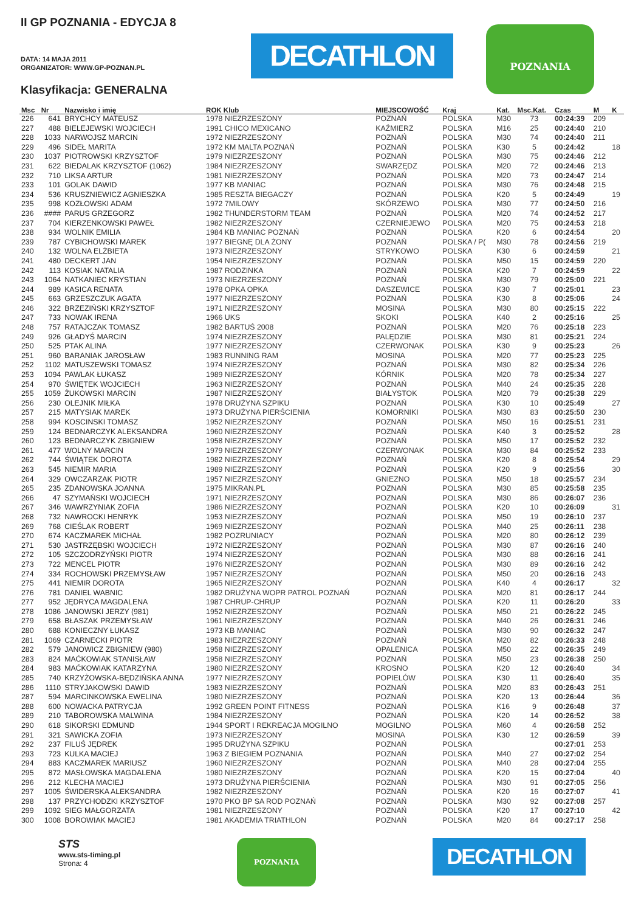II GP POZNANIA - EDYCJA 8
DATA: 14 MAJA 2011
ORGANIZATOR: WWW.GP-POZNAN.PL
Klasyfikacja: GENERALNA
DECATHLON
POZNANIA
| Msc | Nr | Nazwisko i imię | ROK Klub | MIEJSCOWOŚĆ | Kraj | Kat. | Msc.Kat. | Czas | M | K |
| --- | --- | --- | --- | --- | --- | --- | --- | --- | --- | --- |
| 226 | 641 | BRYCHCY MATEUSZ | 1978 NIEZRZESZONY | POZNAŃ | POLSKA | M30 | 73 | 00:24:39 | 209 | |
| 227 | 488 | BIELEJEWSKI WOJCIECH | 1991 CHICO MEXICANO | KAŹMIERZ | POLSKA | M16 | 25 | 00:24:40 | 210 | |
| 228 | 1033 | NARWOJSZ MARCIN | 1972 NIEZRZESZONY | POZNAŃ | POLSKA | M30 | 74 | 00:24:40 | 211 | |
| 229 | 496 | SIDEŁ MARITA | 1972 KM MALTA POZNAŃ | POZNAŃ | POLSKA | K30 | 5 | 00:24:42 | | 18 |
| 230 | 1037 | PIOTROWSKI KRZYSZTOF | 1979 NIEZRZESZONY | POZNAŃ | POLSKA | M30 | 75 | 00:24:46 | 212 | |
| 231 | 622 | BIEDALAK KRZYSZTOF (1062) | 1984 NIEZRZESZONY | SWARZĘDZ | POLSKA | M20 | 72 | 00:24:46 | 213 | |
| 232 | 710 | LIKSA ARTUR | 1981 NIEZRZESZONY | POZNAŃ | POLSKA | M20 | 73 | 00:24:47 | 214 | |
| 233 | 101 | GOLAK DAWID | 1977 KB MANIAC | POZNAŃ | POLSKA | M30 | 76 | 00:24:48 | 215 | |
| 234 | 536 | KRUSZNIEWICZ AGNIESZKA | 1985 RESZTA BIEGACZY | POZNAŃ | POLSKA | K20 | 5 | 00:24:49 | | 19 |
| 235 | 998 | KOZŁOWSKI ADAM | 1972 7MILOWY | SKÓRZEWO | POLSKA | M30 | 77 | 00:24:50 | 216 | |
| 236 | #### | PARUS GRZEGORZ | 1982 THUNDERSTORM TEAM | POZNAŃ | POLSKA | M20 | 74 | 00:24:52 | 217 | |
| 237 | 704 | KIERZENKOWSKI PAWEŁ | 1982 NIEZRZESZONY | CZERNIEJEWO | POLSKA | M20 | 75 | 00:24:53 | 218 | |
| 238 | 934 | WOLNIK EMILIA | 1984 KB MANIAC POZNAŃ | POZNAŃ | POLSKA | K20 | 6 | 00:24:54 | | 20 |
| 239 | 787 | CYBICHOWSKI MAREK | 1977 BIEGNĘ DLA ŻONY | POZNAŃ | POLSKA / P( | M30 | 78 | 00:24:56 | 219 | |
| 240 | 132 | WOLNA ELŻBIETA | 1973 NIEZRZESZONY | STRYKOWO | POLSKA | K30 | 6 | 00:24:59 | | 21 |
| 241 | 480 | DECKERT JAN | 1954 NIEZRZESZONY | POZNAŃ | POLSKA | M50 | 15 | 00:24:59 | 220 | |
| 242 | 113 | KOSIAK NATALIA | 1987 RODZINKA | POZNAŃ | POLSKA | K20 | 7 | 00:24:59 | | 22 |
| 243 | 1064 | NATKANIEC KRYSTIAN | 1973 NIEZRZESZONY | POZNAŃ | POLSKA | M30 | 79 | 00:25:00 | 221 | |
| 244 | 989 | KASICA RENATA | 1978 OPKA OPKA | DASZEWICE | POLSKA | K30 | 7 | 00:25:01 | | 23 |
| 245 | 663 | GRZESZCZUK AGATA | 1977 NIEZRZESZONY | POZNAŃ | POLSKA | K30 | 8 | 00:25:06 | | 24 |
| 246 | 322 | BRZEZIŃSKI KRZYSZTOF | 1971 NIEZRZESZONY | MOSINA | POLSKA | M30 | 80 | 00:25:15 | 222 | |
| 247 | 733 | NOWAK IRENA | 1966 UKS | SKOKI | POLSKA | K40 | 2 | 00:25:16 | | 25 |
| 248 | 757 | RATAJCZAK TOMASZ | 1982 BARTUŚ 2008 | POZNAŃ | POLSKA | M20 | 76 | 00:25:18 | 223 | |
| 249 | 926 | GŁADYŚ MARCIN | 1974 NIEZRZESZONY | PALĘDZIE | POLSKA | M30 | 81 | 00:25:21 | 224 | |
| 250 | 525 | PTAK ALINA | 1977 NIEZRZESZONY | CZERWONAK | POLSKA | K30 | 9 | 00:25:23 | | 26 |
| 251 | 960 | BARANIAK JAROSŁAW | 1983 RUNNING RAM | MOSINA | POLSKA | M20 | 77 | 00:25:23 | 225 | |
| 252 | 1102 | MATUSZEWSKI TOMASZ | 1974 NIEZRZESZONY | POZNAŃ | POLSKA | M30 | 82 | 00:25:34 | 226 | |
| 253 | 1094 | PAWLAK ŁUKASZ | 1989 NIEZRZESZONY | KÓRNIK | POLSKA | M20 | 78 | 00:25:34 | 227 | |
| 254 | 970 | ŚWIĘTEK WOJCIECH | 1963 NIEZRZESZONY | POZNAŃ | POLSKA | M40 | 24 | 00:25:35 | 228 | |
| 255 | 1059 | ŻUKOWSKI MARCIN | 1987 NIEZRZESZONY | BIAŁYSTOK | POLSKA | M20 | 79 | 00:25:38 | 229 | |
| 256 | 230 | OLEJNIK MIŁKA | 1978 DRUŻYNA SZPIKU | POZNAŃ | POLSKA | K30 | 10 | 00:25:49 | | 27 |
| 257 | 215 | MATYSIAK MAREK | 1973 DRUŻYNA PIERŚCIENIA | KOMORNIKI | POLSKA | M30 | 83 | 00:25:50 | 230 | |
| 258 | 994 | KOSCINSKI TOMASZ | 1952 NIEZRZESZONY | POZNAŃ | POLSKA | M50 | 16 | 00:25:51 | 231 | |
| 259 | 124 | BEDNARCZYK ALEKSANDRA | 1960 NIEZRZESZONY | POZNAŃ | POLSKA | K40 | 3 | 00:25:52 | | 28 |
| 260 | 123 | BEDNARCZYK ZBIGNIEW | 1958 NIEZRZESZONY | POZNAŃ | POLSKA | M50 | 17 | 00:25:52 | 232 | |
| 261 | 477 | WOLNY MARCIN | 1979 NIEZRZESZONY | CZERWONAK | POLSKA | M30 | 84 | 00:25:52 | 233 | |
| 262 | 744 | ŚWIĄTEK DOROTA | 1982 NIEZRZESZONY | POZNAŃ | POLSKA | K20 | 8 | 00:25:54 | | 29 |
| 263 | 545 | NIEMIR MARIA | 1989 NIEZRZESZONY | POZNAŃ | POLSKA | K20 | 9 | 00:25:56 | | 30 |
| 264 | 329 | OWCZARZAK PIOTR | 1957 NIEZRZESZONY | GNIEZNO | POLSKA | M50 | 18 | 00:25:57 | 234 | |
| 265 | 235 | ZDANOWSKA JOANNA | 1975 MIKRAN.PL | POZNAŃ | POLSKA | M30 | 85 | 00:25:58 | 235 | |
| 266 | 47 | SZYMAŃSKI WOJCIECH | 1971 NIEZRZESZONY | POZNAŃ | POLSKA | M30 | 86 | 00:26:07 | 236 | |
| 267 | 346 | WAWRZYNIAK ZOFIA | 1986 NIEZRZESZONY | POZNAŃ | POLSKA | K20 | 10 | 00:26:09 | | 31 |
| 268 | 732 | NAWROCKI HENRYK | 1953 NIEZRZESZONY | POZNAŃ | POLSKA | M50 | 19 | 00:26:10 | 237 | |
| 269 | 768 | CIEŚLAK ROBERT | 1969 NIEZRZESZONY | POZNAŃ | POLSKA | M40 | 25 | 00:26:11 | 238 | |
| 270 | 674 | KACZMAREK MICHAŁ | 1982 POZRUNIACY | POZNAŃ | POLSKA | M20 | 80 | 00:26:12 | 239 | |
| 271 | 530 | JASTRZĘBSKI WOJCIECH | 1972 NIEZRZESZONY | POZNAŃ | POLSKA | M30 | 87 | 00:26:16 | 240 | |
| 272 | 105 | SZCZODRZYŃSKI PIOTR | 1974 NIEZRZESZONY | POZNAŃ | POLSKA | M30 | 88 | 00:26:16 | 241 | |
| 273 | 722 | MENCEL PIOTR | 1976 NIEZRZESZONY | POZNAŃ | POLSKA | M30 | 89 | 00:26:16 | 242 | |
| 274 | 334 | ROCHOWSKI PRZEMYSŁAW | 1957 NIEZRZESZONY | POZNAŃ | POLSKA | M50 | 20 | 00:26:16 | 243 | |
| 275 | 441 | NIEMIR DOROTA | 1965 NIEZRZESZONY | POZNAŃ | POLSKA | K40 | 4 | 00:26:17 | | 32 |
| 276 | 781 | DANIEL WABNIC | 1982 DRUŻYNA WOPR PATROL POZNAŃ | POZNAŃ | POLSKA | M20 | 81 | 00:26:17 | 244 | |
| 277 | 952 | JĘDRYCA MAGDALENA | 1987 CHRUP-CHRUP | POZNAŃ | POLSKA | K20 | 11 | 00:26:20 | | 33 |
| 278 | 1086 | JANOWSKI JERZY (981) | 1952 NIEZRZESZONY | POZNAŃ | POLSKA | M50 | 21 | 00:26:22 | 245 | |
| 279 | 658 | BŁASZAK PRZEMYSŁAW | 1961 NIEZRZESZONY | POZNAŃ | POLSKA | M40 | 26 | 00:26:31 | 246 | |
| 280 | 688 | KONIECZNY ŁUKASZ | 1973 KB MANIAC | POZNAŃ | POLSKA | M30 | 90 | 00:26:32 | 247 | |
| 281 | 1069 | CZARNECKI PIOTR | 1983 NIEZRZESZONY | POZNAŃ | POLSKA | M20 | 82 | 00:26:33 | 248 | |
| 282 | 579 | JANOWICZ ZBIGNIEW (980) | 1958 NIEZRZESZONY | OPALENICA | POLSKA | M50 | 22 | 00:26:35 | 249 | |
| 283 | 824 | MAĆKOWIAK STANISŁAW | 1958 NIEZRZESZONY | POZNAŃ | POLSKA | M50 | 23 | 00:26:38 | 250 | |
| 284 | 983 | MAĆKOWIAK KATARZYNA | 1980 NIEZRZESZONY | KROSNO | POLSKA | K20 | 12 | 00:26:40 | | 34 |
| 285 | 740 | KRZYŻOWSKA-BĘDZIŃSKA ANNA | 1977 NIEZRZESZONY | POPIELÓW | POLSKA | K30 | 11 | 00:26:40 | | 35 |
| 286 | 1110 | STRYJAKOWSKI DAWID | 1983 NIEZRZESZONY | POZNAŃ | POLSKA | M20 | 83 | 00:26:43 | 251 | |
| 287 | 594 | MARCINKOWSKA EWELINA | 1980 NIEZRZESZONY | POZNAŃ | POLSKA | K20 | 13 | 00:26:44 | | 36 |
| 288 | 600 | NOWACKA PATRYCJA | 1992 GREEN POINT FITNESS | POZNAŃ | POLSKA | K16 | 9 | 00:26:48 | | 37 |
| 289 | 210 | TABOROWSKA MALWINA | 1984 NIEZRZESZONY | POZNAŃ | POLSKA | K20 | 14 | 00:26:52 | | 38 |
| 290 | 618 | SIKORSKI EDMUND | 1944 SPORT I REKREACJA MOGILNO | MOGILNO | POLSKA | M60 | 4 | 00:26:58 | 252 | |
| 291 | 321 | SAWICKA ZOFIA | 1973 NIEZRZESZONY | MOSINA | POLSKA | K30 | 12 | 00:26:59 | | 39 |
| 292 | 237 | FILUŚ JĘDREK | 1995 DRUŻYNA SZPIKU | POZNAŃ | POLSKA | | | 00:27:01 | 253 | |
| 293 | 723 | KULKA MACIEJ | 1963 Z BIEGIEM POZNANIA | POZNAŃ | POLSKA | M40 | 27 | 00:27:02 | 254 | |
| 294 | 883 | KACZMAREK MARIUSZ | 1960 NIEZRZESZONY | POZNAŃ | POLSKA | M40 | 28 | 00:27:04 | 255 | |
| 295 | 872 | MASŁOWSKA MAGDALENA | 1980 NIEZRZESZONY | POZNAŃ | POLSKA | K20 | 15 | 00:27:04 | | 40 |
| 296 | 212 | KLECHA MACIEJ | 1973 DRUŻYNA PIERŚCIENIA | POZNAŃ | POLSKA | M30 | 91 | 00:27:05 | 256 | |
| 297 | 1005 | ŚWIDERSKA ALEKSANDRA | 1982 NIEZRZESZONY | POZNAŃ | POLSKA | K20 | 16 | 00:27:07 | | 41 |
| 298 | 137 | PRZYCHODZKI KRZYSZTOF | 1970 PKO BP SA ROD POZNAŃ | POZNAŃ | POLSKA | M30 | 92 | 00:27:08 | 257 | |
| 299 | 1092 | SIEG MAŁGORZATA | 1981 NIEZRZESZONY | POZNAŃ | POLSKA | K20 | 17 | 00:27:10 | | 42 |
| 300 | 1008 | BOROWIAK MACIEJ | 1981 AKADEMIA TRIATHLON | POZNAŃ | POLSKA | M20 | 84 | 00:27:17 | 258 | |
STS
www.sts-timing.pl
Strona: 4
POZNANIA
DECATHLON